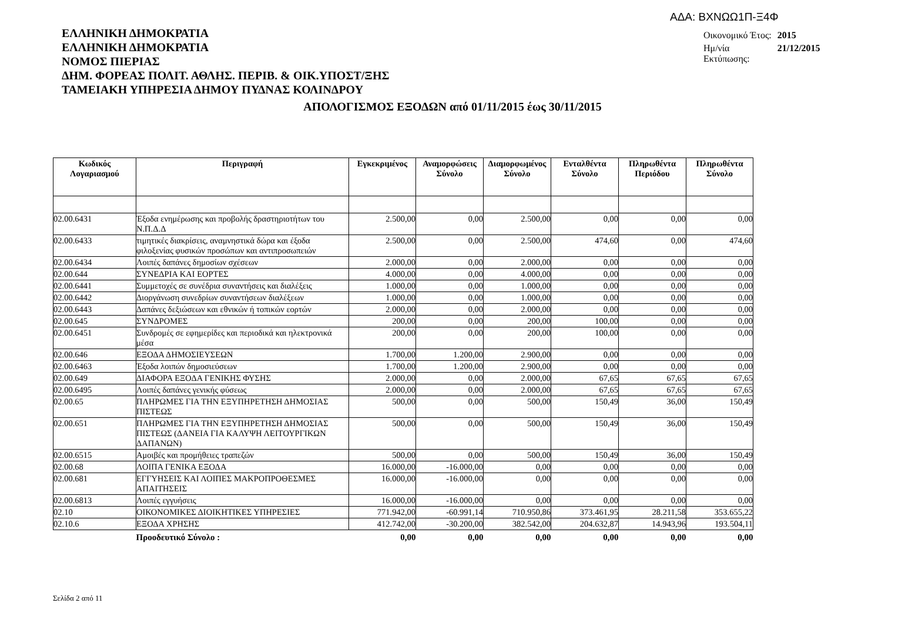ΑΔΑ: ΒΧΝΩΩ1Π-Ξ4Φ
ΕΛΛΗΝΙΚΗ ΔΗΜΟΚΡΑΤΙΑ
ΕΛΛΗΝΙΚΗ ΔΗΜΟΚΡΑΤΙΑ
ΝΟΜΟΣ ΠΙΕΡΙΑΣ
ΔΗΜ. ΦΟΡΕΑΣ ΠΟΛΙΤ. ΑΘΛΗΣ. ΠΕΡΙΒ. & ΟΙΚ.ΥΠΟΣΤ/ΞΗΣ
ΤΑΜΕΙΑΚΗ ΥΠΗΡΕΣΙΑ ΔΗΜΟΥ ΠΥΔΝΑΣ ΚΟΛΙΝΔΡΟΥ
| Οικονομικό Έτος: | 2015 |
| Ημ/νία Εκτύπωσης: | 21/12/2015 |
ΑΠΟΛΟΓΙΣΜΟΣ ΕΞΟΔΩΝ από 01/11/2015 έως 30/11/2015
| Κωδικός Λογαριασμού | Περιγραφή | Εγκεκριμένος | Αναμορφώσεις Σύνολο | Διαμορφωμένος Σύνολο | Ενταλθέντα Σύνολο | Πληρωθέντα Περιόδου | Πληρωθέντα Σύνολο |
| --- | --- | --- | --- | --- | --- | --- | --- |
| 02.00.6431 | Έξοδα ενημέρωσης και προβολής δραστηριοτήτων του Ν.Π.Δ.Δ | 2.500,00 | 0,00 | 2.500,00 | 0,00 | 0,00 | 0,00 |
| 02.00.6433 | τιμητικές διακρίσεις, αναμνηστικά δώρα και έξοδα φιλοξενίας φυσικών προσώπων και αντιπροσωπειών | 2.500,00 | 0,00 | 2.500,00 | 474,60 | 0,00 | 474,60 |
| 02.00.6434 | Λοιπές δαπάνες δημοσίων σχέσεων | 2.000,00 | 0,00 | 2.000,00 | 0,00 | 0,00 | 0,00 |
| 02.00.644 | ΣΥΝΕΔΡΙΑ ΚΑΙ ΕΟΡΤΕΣ | 4.000,00 | 0,00 | 4.000,00 | 0,00 | 0,00 | 0,00 |
| 02.00.6441 | Συμμετοχές σε συνέδρια συναντήσεις και διαλέξεις | 1.000,00 | 0,00 | 1.000,00 | 0,00 | 0,00 | 0,00 |
| 02.00.6442 | Διοργάνωση συνεδρίων συναντήσεων διαλέξεων | 1.000,00 | 0,00 | 1.000,00 | 0,00 | 0,00 | 0,00 |
| 02.00.6443 | Δαπάνες δεξιώσεων και εθνικών ή τοπικών εορτών | 2.000,00 | 0,00 | 2.000,00 | 0,00 | 0,00 | 0,00 |
| 02.00.645 | ΣΥΝΔΡΟΜΕΣ | 200,00 | 0,00 | 200,00 | 100,00 | 0,00 | 0,00 |
| 02.00.6451 | Συνδρομές σε εφημερίδες και περιοδικά και ηλεκτρονικά μέσα | 200,00 | 0,00 | 200,00 | 100,00 | 0,00 | 0,00 |
| 02.00.646 | ΕΞΟΔΑ ΔΗΜΟΣΙΕΥΣΕΩΝ | 1.700,00 | 1.200,00 | 2.900,00 | 0,00 | 0,00 | 0,00 |
| 02.00.6463 | Έξοδα λοιπών δημοσιεύσεων | 1.700,00 | 1.200,00 | 2.900,00 | 0,00 | 0,00 | 0,00 |
| 02.00.649 | ΔΙΑΦΟΡΑ ΕΞΟΔΑ ΓΕΝΙΚΗΣ ΦΥΣΗΣ | 2.000,00 | 0,00 | 2.000,00 | 67,65 | 67,65 | 67,65 |
| 02.00.6495 | Λοιπές δαπάνες γενικής φύσεως | 2.000,00 | 0,00 | 2.000,00 | 67,65 | 67,65 | 67,65 |
| 02.00.65 | ΠΛΗΡΩΜΕΣ ΓΙΑ ΤΗΝ ΕΞΥΠΗΡΕΤΗΣΗ ΔΗΜΟΣΙΑΣ ΠΙΣΤΕΩΣ | 500,00 | 0,00 | 500,00 | 150,49 | 36,00 | 150,49 |
| 02.00.651 | ΠΛΗΡΩΜΕΣ ΓΙΑ ΤΗΝ ΕΞΥΠΗΡΕΤΗΣΗ ΔΗΜΟΣΙΑΣ ΠΙΣΤΕΩΣ (ΔΑΝΕΙΑ ΓΙΑ ΚΑΛΥΨΗ ΛΕΙΤΟΥΡΓΙΚΩΝ ΔΑΠΑΝΩΝ) | 500,00 | 0,00 | 500,00 | 150,49 | 36,00 | 150,49 |
| 02.00.6515 | Αμοιβές και προμήθειες τραπεζών | 500,00 | 0,00 | 500,00 | 150,49 | 36,00 | 150,49 |
| 02.00.68 | ΛΟΙΠΑ ΓΕΝΙΚΑ ΕΞΟΔΑ | 16.000,00 | -16.000,00 | 0,00 | 0,00 | 0,00 | 0,00 |
| 02.00.681 | ΕΓΓΥΗΣΕΙΣ ΚΑΙ ΛΟΙΠΕΣ ΜΑΚΡΟΠΡΟΘΕΣΜΕΣ ΑΠΑΙΤΗΣΕΙΣ | 16.000,00 | -16.000,00 | 0,00 | 0,00 | 0,00 | 0,00 |
| 02.00.6813 | Λοιπές εγγυήσεις | 16.000,00 | -16.000,00 | 0,00 | 0,00 | 0,00 | 0,00 |
| 02.10 | ΟΙΚΟΝΟΜΙΚΕΣ ΔΙΟΙΚΗΤΙΚΕΣ ΥΠΗΡΕΣΙΕΣ | 771.942,00 | -60.991,14 | 710.950,86 | 373.461,95 | 28.211,58 | 353.655,22 |
| 02.10.6 | ΕΞΟΔΑ ΧΡΗΣΗΣ | 412.742,00 | -30.200,00 | 382.542,00 | 204.632,87 | 14.943,96 | 193.504,11 |
| | Προοδευτικό Σύνολο : | 0,00 | 0,00 | 0,00 | 0,00 | 0,00 | 0,00 |
Σελίδα 2 από 11